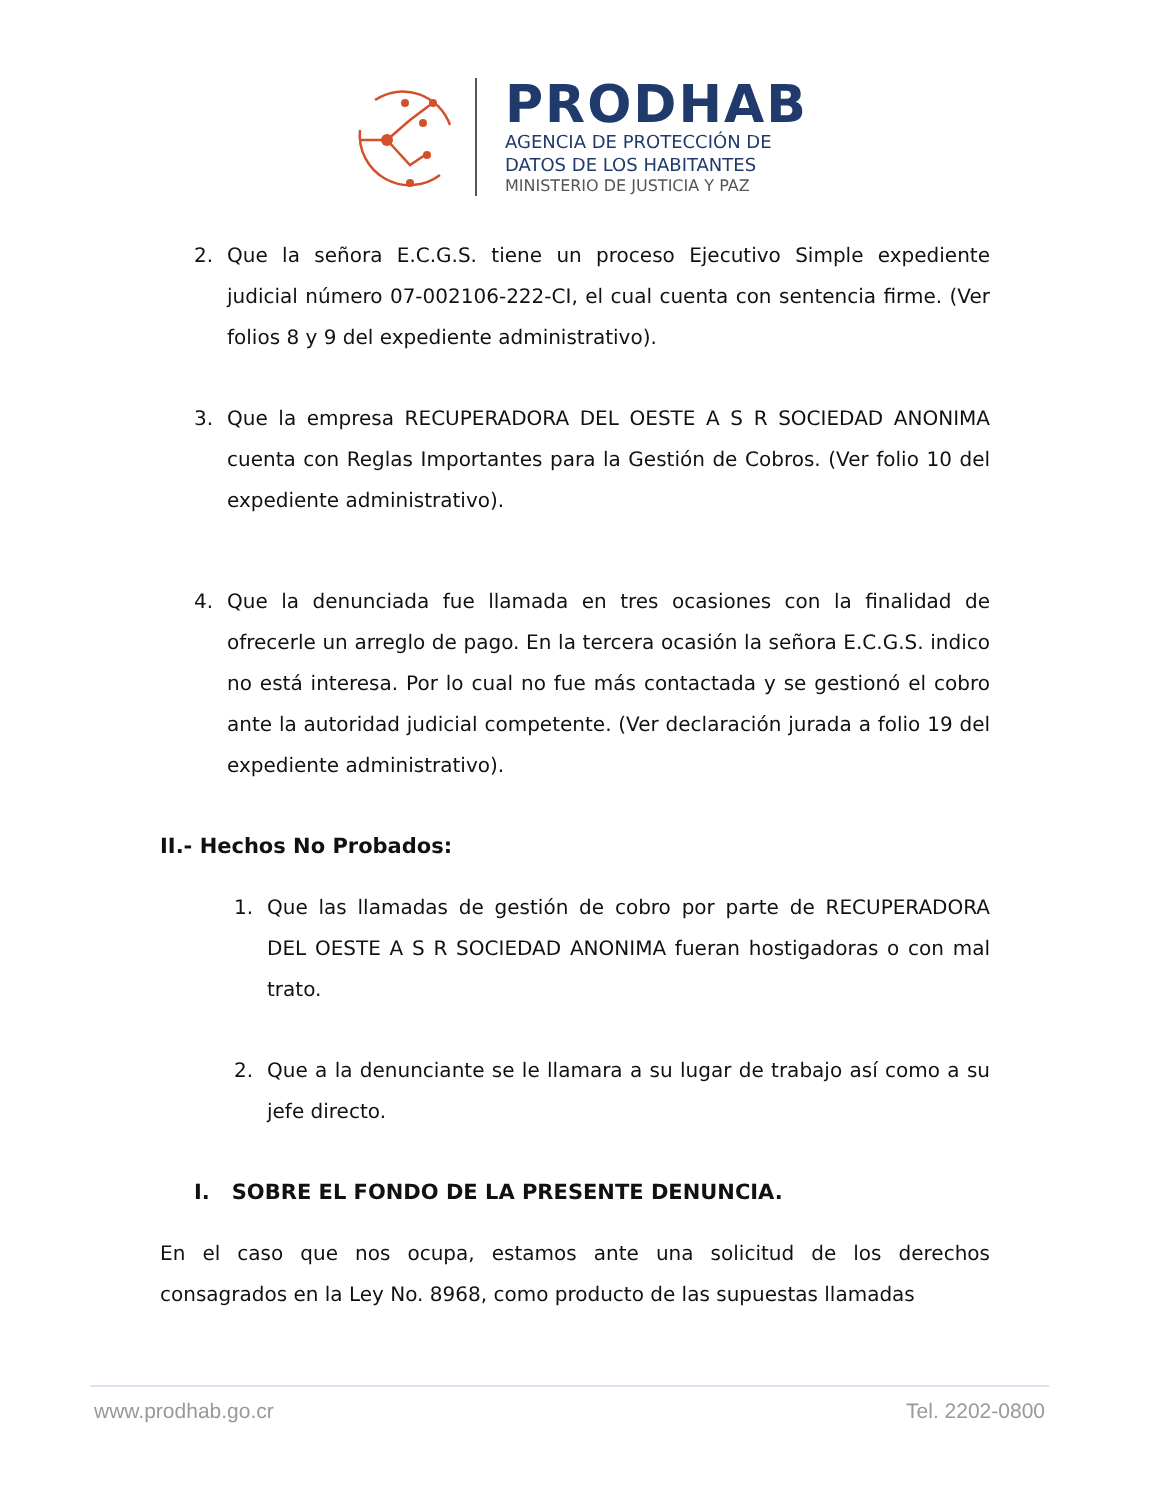PRODHAB
AGENCIA DE PROTECCIÓN DE
DATOS DE LOS HABITANTES
MINISTERIO DE JUSTICIA Y PAZ
2. Que la señora E.C.G.S. tiene un proceso Ejecutivo Simple expediente judicial número 07-002106-222-CI, el cual cuenta con sentencia firme. (Ver folios 8 y 9 del expediente administrativo).
3. Que la empresa RECUPERADORA DEL OESTE A S R SOCIEDAD ANONIMA cuenta con Reglas Importantes para la Gestión de Cobros. (Ver folio 10 del expediente administrativo).
4. Que la denunciada fue llamada en tres ocasiones con la finalidad de ofrecerle un arreglo de pago. En la tercera ocasión la señora E.C.G.S. indico no está interesa. Por lo cual no fue más contactada y se gestionó el cobro ante la autoridad judicial competente. (Ver declaración jurada a folio 19 del expediente administrativo).
II.- Hechos No Probados:
1. Que las llamadas de gestión de cobro por parte de RECUPERADORA DEL OESTE A S R SOCIEDAD ANONIMA fueran hostigadoras o con mal trato.
2. Que a la denunciante se le llamara a su lugar de trabajo así como a su jefe directo.
I. SOBRE EL FONDO DE LA PRESENTE DENUNCIA.
En el caso que nos ocupa, estamos ante una solicitud de los derechos consagrados en la Ley No. 8968, como producto de las supuestas llamadas
www.prodhab.go.cr Tel. 2202-0800